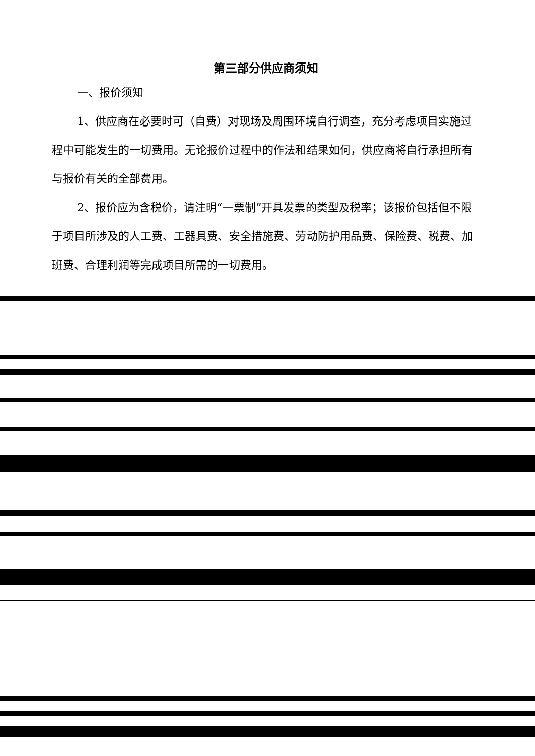第三部分供应商须知
一、报价须知
1、供应商在必要时可（自费）对现场及周围环境自行调查，充分考虑项目实施过程中可能发生的一切费用。无论报价过程中的作法和结果如何，供应商将自行承担所有与报价有关的全部费用。
2、报价应为含税价，请注明“一票制”开具发票的类型及税率；该报价包括但不限于项目所涉及的人工费、工器具费、安全措施费、劳动防护用品费、保险费、税费、加班费、合理利润等完成项目所需的一切费用。